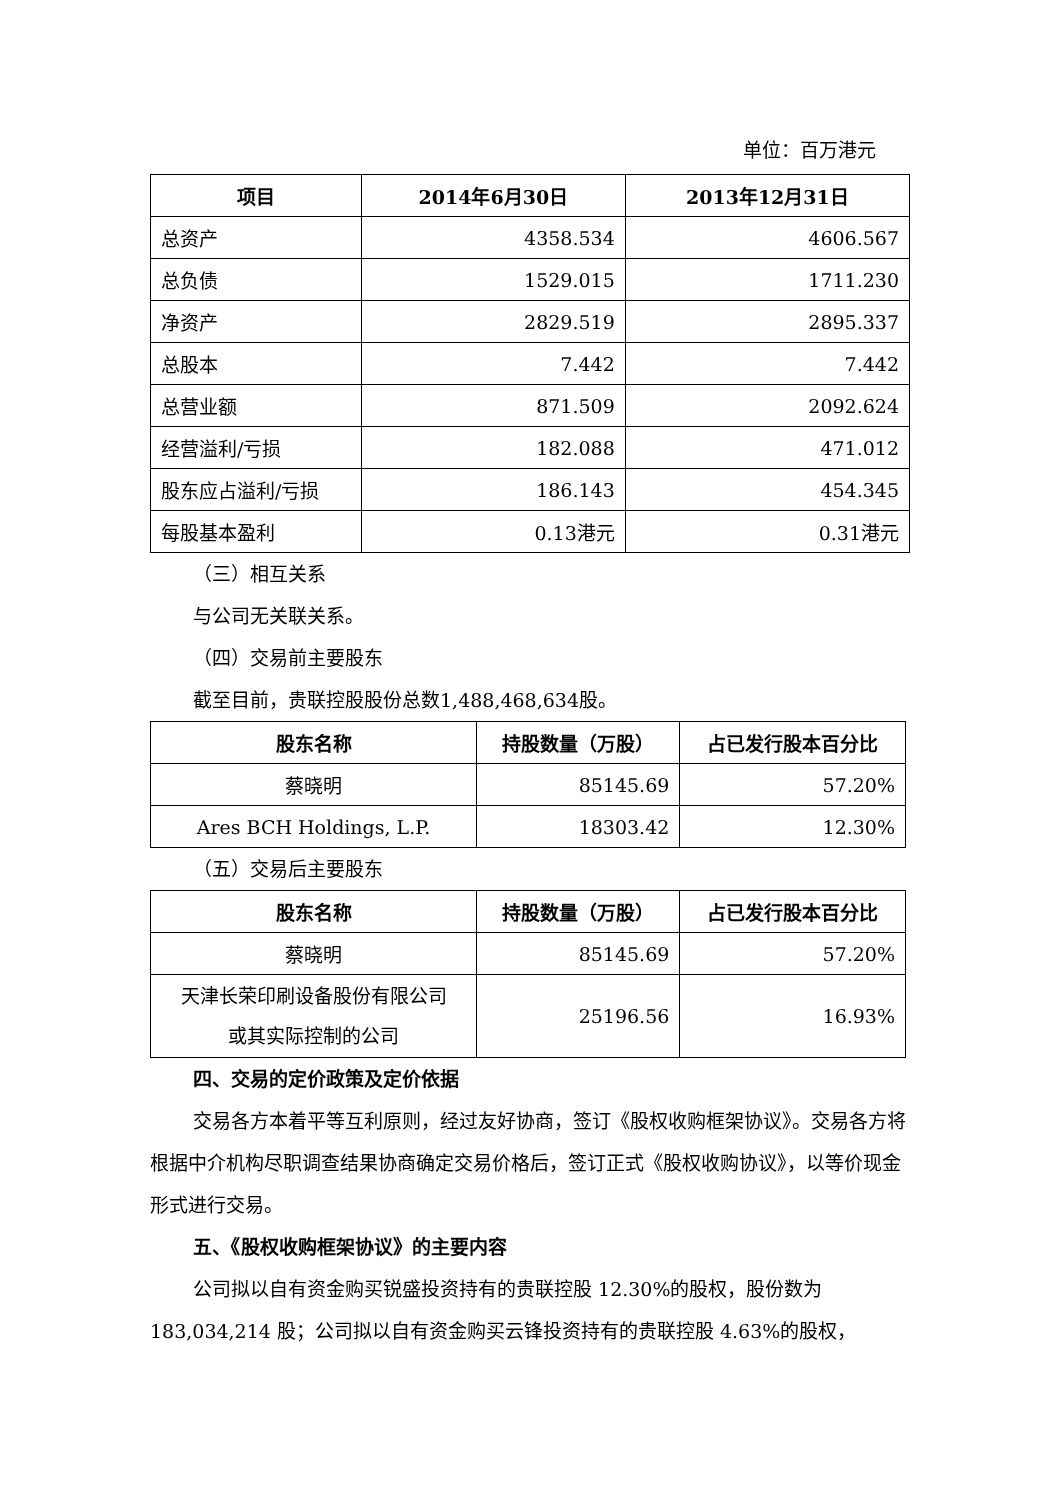单位：百万港元
| 项目 | 2014年6月30日 | 2013年12月31日 |
| --- | --- | --- |
| 总资产 | 4358.534 | 4606.567 |
| 总负债 | 1529.015 | 1711.230 |
| 净资产 | 2829.519 | 2895.337 |
| 总股本 | 7.442 | 7.442 |
| 总营业额 | 871.509 | 2092.624 |
| 经营溢利/亏损 | 182.088 | 471.012 |
| 股东应占溢利/亏损 | 186.143 | 454.345 |
| 每股基本盈利 | 0.13港元 | 0.31港元 |
（三）相互关系
与公司无关联关系。
（四）交易前主要股东
截至目前，贵联控股股份总数1,488,468,634股。
| 股东名称 | 持股数量（万股） | 占已发行股本百分比 |
| --- | --- | --- |
| 蔡晓明 | 85145.69 | 57.20% |
| Ares BCH Holdings, L.P. | 18303.42 | 12.30% |
（五）交易后主要股东
| 股东名称 | 持股数量（万股） | 占已发行股本百分比 |
| --- | --- | --- |
| 蔡晓明 | 85145.69 | 57.20% |
| 天津长荣印刷设备股份有限公司 或其实际控制的公司 | 25196.56 | 16.93% |
四、交易的定价政策及定价依据
交易各方本着平等互利原则，经过友好协商，签订《股权收购框架协议》。交易各方将根据中介机构尽职调查结果协商确定交易价格后，签订正式《股权收购协议》，以等价现金形式进行交易。
五、《股权收购框架协议》的主要内容
公司拟以自有资金购买锐盛投资持有的贵联控股 12.30%的股权，股份数为183,034,214 股；公司拟以自有资金购买云锋投资持有的贵联控股 4.63%的股权，